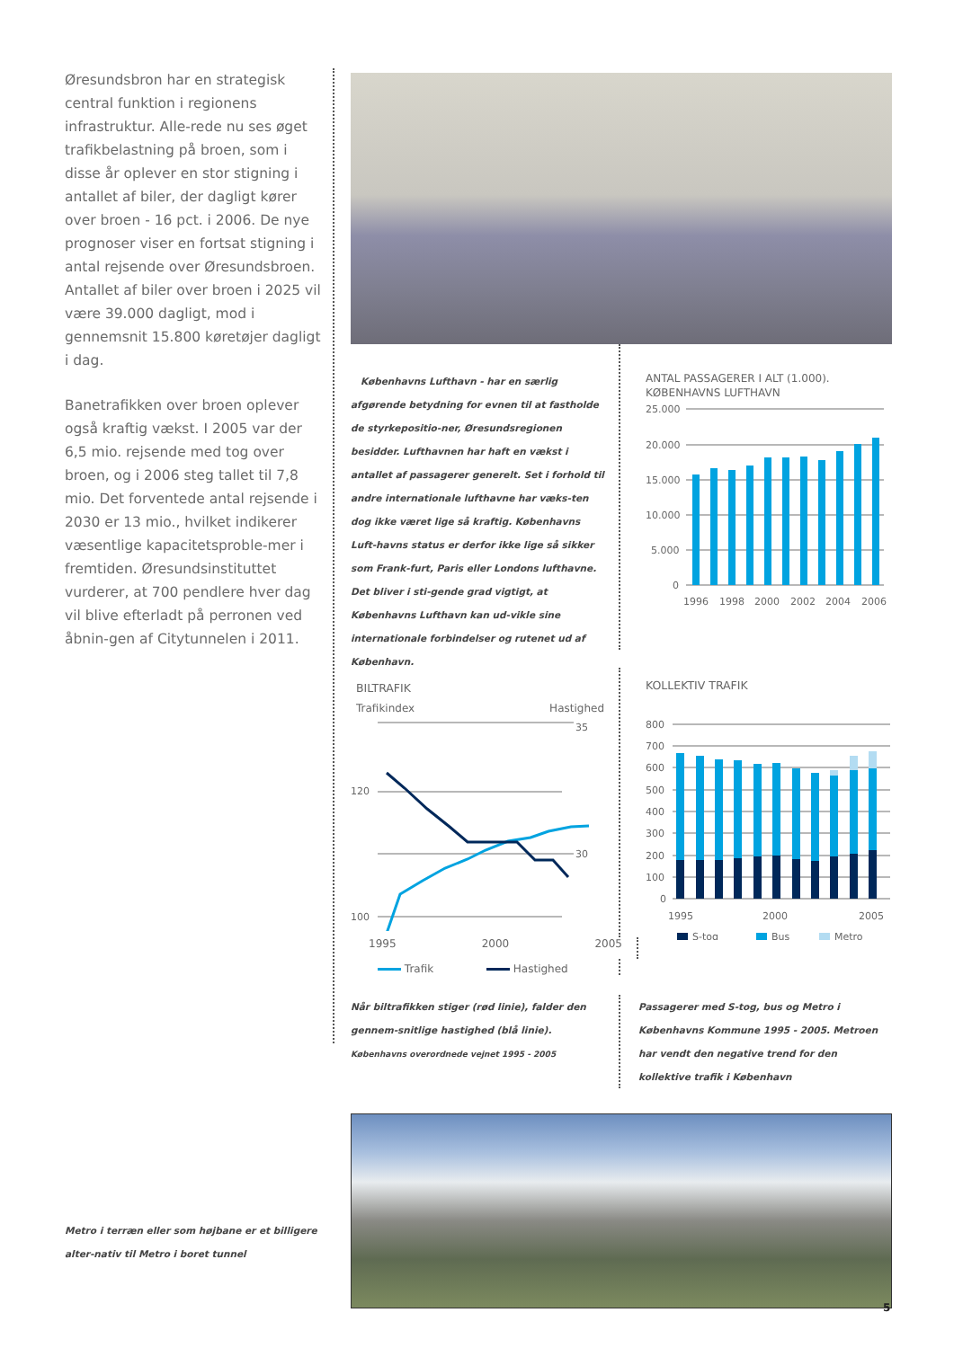Øresundsbron har en strategisk central funktion i regionens infrastruktur. Alle-rede nu ses øget trafikbelastning på broen, som i disse år oplever en stor stigning i antallet af biler, der dagligt kører over broen - 16 pct. i 2006. De nye prognoser viser en fortsat stigning i antal rejsende over Øresundsbroen. Antallet af biler over broen i 2025 vil være 39.000 dagligt, mod i gennemsnit 15.800 køretøjer dagligt i dag.
Banetrafikken over broen oplever også kraftig vækst. I 2005 var der 6,5 mio. rejsende med tog over broen, og i 2006 steg tallet til 7,8 mio. Det forventede antal rejsende i 2030 er 13 mio., hvilket indikerer væsentlige kapacitetsproble-mer i fremtiden. Øresundsinstituttet vurderer, at 700 pendlere hver dag vil blive efterladt på perronen ved åbnin-gen af Citytunnelen i 2011.
Københavns Lufthavn - har en særlig afgørende betydning for evnen til at fastholde de styrkepositio-ner, Øresundsregionen besidder. Lufthavnen har haft en vækst i antallet af passagerer generelt. Set i forhold til andre internationale lufthavne har væks-ten dog ikke været lige så kraftig. Københavns Luft-havns status er derfor ikke lige så sikker som Frank-furt, Paris eller Londons lufthavne. Det bliver i sti-gende grad vigtigt, at Københavns Lufthavn kan ud-vikle sine internationale forbindelser og rutenet ud af København.
ANTAL PASSAGERER I ALT (1.000).
KØBENHAVNS LUFTHAVN
25.000
20.000
15.000
10.000
5.000
0
1996
1998
2000
2002
2004
2006
BILTRAFIK
Trafikindex Hastighed
35
120
30
100
KOLLEKTIV TRAFIK
800
700
600
500
400
300
200
100
0
1995
2000
2005
S-tog
Bus
Metro
1995 2000 2005
Trafik Hastighed
Når biltrafikken stiger (rød linie), falder den gennem-snitlige hastighed (blå linie).
Københavns overordnede vejnet 1995 - 2005
Passagerer med S-tog, bus og Metro i Københavns Kommune 1995 - 2005. Metroen har vendt den negative trend for den kollektive trafik i København
Metro i terræn eller som højbane er et billigere alter-nativ til Metro i boret tunnel
5